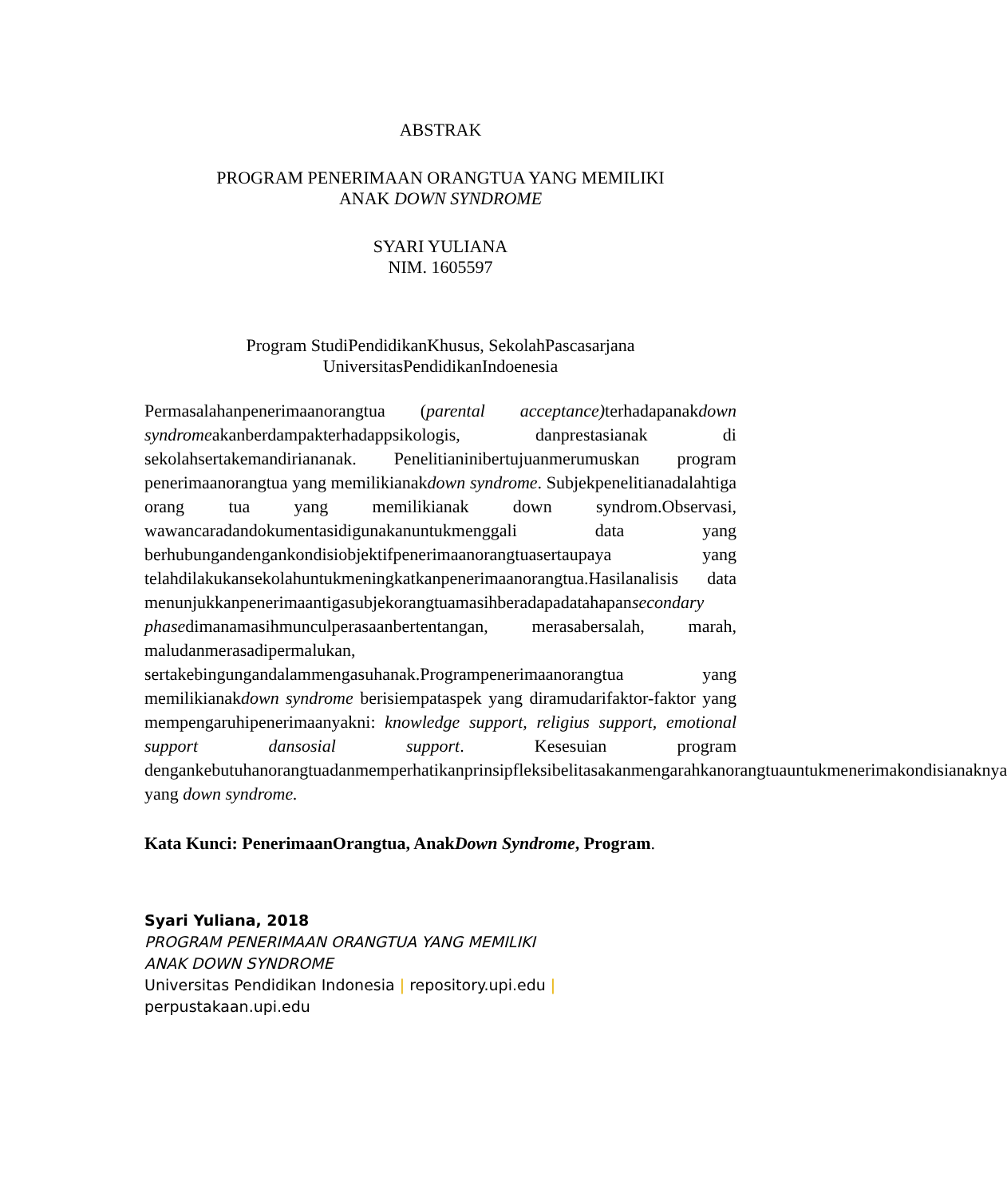ABSTRAK
PROGRAM PENERIMAAN ORANGTUA YANG MEMILIKI
ANAK DOWN SYNDROME
SYARI YULIANA
NIM. 1605597
Program StudiPendidikanKhusus, SekolahPascasarjana
UniversitasPendidikanIndoenesia
Permasalahanpenerimaanorangtua (parental acceptance) terhadapanakdown syndromeakanberdampakterhadappsikologis, danprestasianak di sekolahsertakemandiriananak. Penelitianinibertujuanmerumuskan program penerimaanorangtua yang memilikianakdown syndrome. Subjekpenelitianadalahtiga orang tua yang memilikianak down syndrom.Observasi, wawancaradandokumentasidigunakanuntukmenggali data yang berhubungandengankondisiobjektifpenerimaanorangtuasertaupaya yang telahdilakukansekolahuntukmeningkatkanpenerimaanorangtua.Hasilanalisis data menunjukkanpenerimaantigasubjekorangtuamasihberadapadatahapansecondary phasedimanamasihmunculperasaanbertentangan, merasabersalah, marah, maludanmerasadipermalukan, sertakebingungandalammengasuhanak.Programpenerimaanorangtua yang memilikianakdown syndrome berisiempataspek yang diramudarifaktor-faktor yang mempengaruhipenerimaanyakni: knowledge support, religius support, emotional support dansosial support. Kesesuian program dengankebutuhanorangtuadanmemperhatikanprinsipfleksibelitasakanmengarahkanorangtuauntukmenerimakondisianaknya yang down syndrome.
Kata Kunci: PenerimaanOrangtua, AnakDown Syndrome, Program.
Syari Yuliana, 2018
PROGRAM PENERIMAAN ORANGTUA YANG MEMILIKI
ANAK DOWN SYNDROME
Universitas Pendidikan Indonesia | repository.upi.edu |
perpustakaan.upi.edu